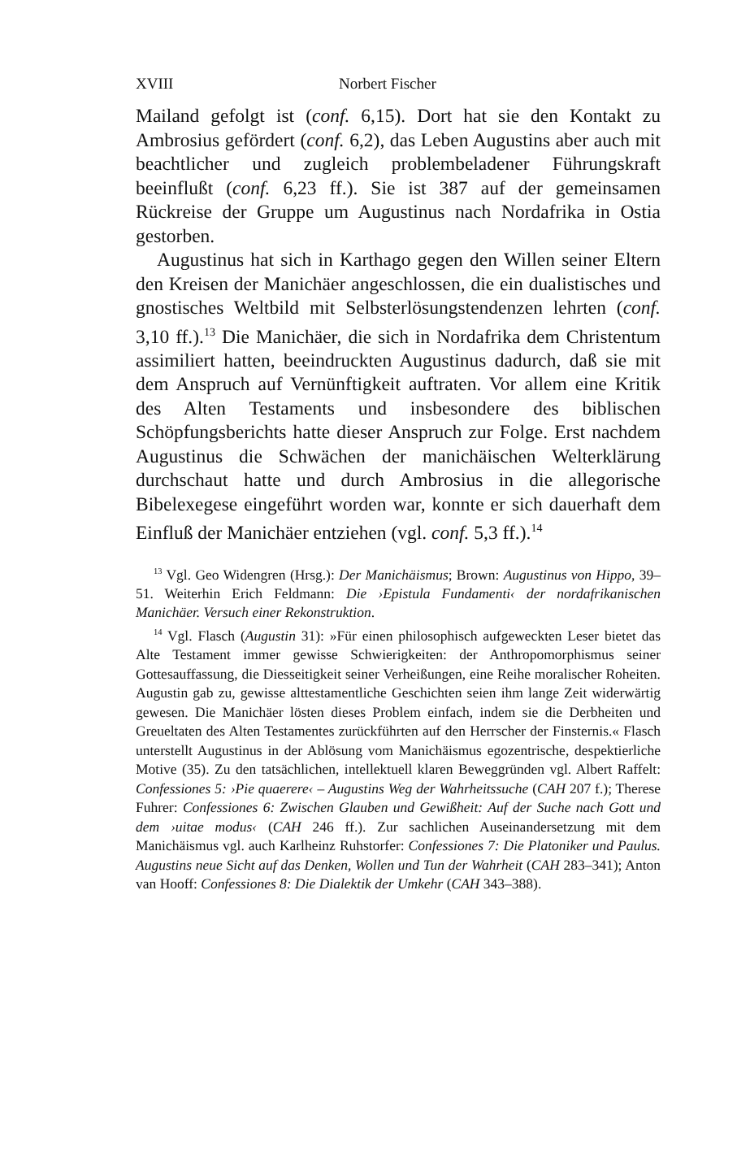XVIII Norbert Fischer
Mailand gefolgt ist (conf. 6,15). Dort hat sie den Kontakt zu Ambrosius gefördert (conf. 6,2), das Leben Augustins aber auch mit beachtlicher und zugleich problembeladener Führungskraft beeinflußt (conf. 6,23 ff.). Sie ist 387 auf der gemeinsamen Rückreise der Gruppe um Augustinus nach Nordafrika in Ostia gestorben.
Augustinus hat sich in Karthago gegen den Willen seiner Eltern den Kreisen der Manichäer angeschlossen, die ein dualistisches und gnostisches Weltbild mit Selbsterlösungstendenzen lehrten (conf. 3,10 ff.).<sup>13</sup> Die Manichäer, die sich in Nordafrika dem Christentum assimiliert hatten, beeindruckten Augustinus dadurch, daß sie mit dem Anspruch auf Vernünftigkeit auftraten. Vor allem eine Kritik des Alten Testaments und insbesondere des biblischen Schöpfungsberichts hatte dieser Anspruch zur Folge. Erst nachdem Augustinus die Schwächen der manichäischen Welterklärung durchschaut hatte und durch Ambrosius in die allegorische Bibelexegese eingeführt worden war, konnte er sich dauerhaft dem Einfluß der Manichäer entziehen (vgl. conf. 5,3 ff.).<sup>14</sup>
<sup>13</sup> Vgl. Geo Widengren (Hrsg.): Der Manichäismus; Brown: Augustinus von Hippo, 39–51. Weiterhin Erich Feldmann: Die ›Epistula Fundamenti‹ der nordafrikanischen Manichäer. Versuch einer Rekonstruktion.
<sup>14</sup> Vgl. Flasch (Augustin 31): »Für einen philosophisch aufgeweckten Leser bietet das Alte Testament immer gewisse Schwierigkeiten: der Anthropomorphismus seiner Gottesauffassung, die Diesseitigkeit seiner Verheißungen, eine Reihe moralischer Roheiten. Augustin gab zu, gewisse alttestamentliche Geschichten seien ihm lange Zeit widerwärtig gewesen. Die Manichäer lösten dieses Problem einfach, indem sie die Derbheiten und Greueltaten des Alten Testamentes zurückführten auf den Herrscher der Finsternis.« Flasch unterstellt Augustinus in der Ablösung vom Manichäismus egozentrische, despektierliche Motive (35). Zu den tatsächlichen, intellektuell klaren Beweggründen vgl. Albert Raffelt: Confessiones 5: ›Pie quaerere‹ – Augustins Weg der Wahrheitssuche (CAH 207 f.); Therese Fuhrer: Confessiones 6: Zwischen Glauben und Gewißheit: Auf der Suche nach Gott und dem ›uitae modus‹ (CAH 246 ff.). Zur sachlichen Auseinandersetzung mit dem Manichäismus vgl. auch Karlheinz Ruhstorfer: Confessiones 7: Die Platoniker und Paulus. Augustins neue Sicht auf das Denken, Wollen und Tun der Wahrheit (CAH 283–341); Anton van Hooff: Confessiones 8: Die Dialektik der Umkehr (CAH 343–388).